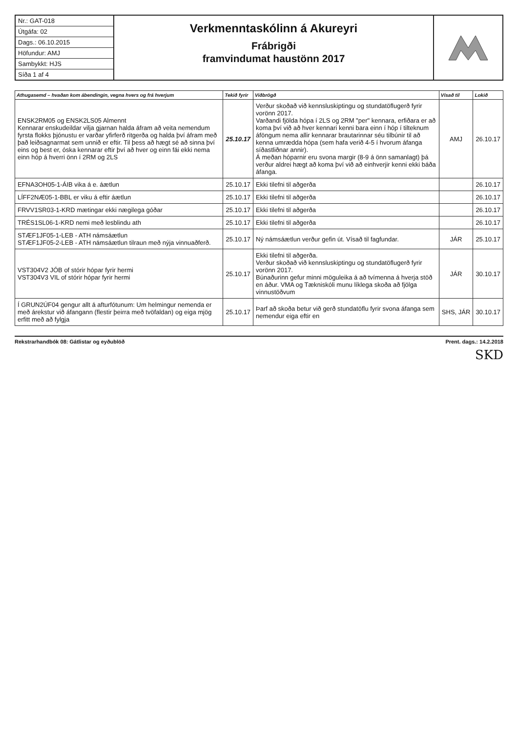Nr.: GAT-018
Útgáfa: 02
Dags.: 06.10.2015
Höfundur: AMJ
Sambykkt: HJS
Síða 1 af 4
Verkmenntaskólinn á Akureyri
Frábrigði
framvindumat haustönn 2017
| Athugasemd – hvaðan kom ábendingin, vegna hvers og frá hverjum | Tekið fyrir | Viðbrögð | Vísað til | Lokið |
| --- | --- | --- | --- | --- |
| ENSK2RM05 og ENSK2LS05 Almennt Kennarar enskudeildar vilja gjarnan halda áfram að veita nemendum fyrsta flokks þjónustu er varðar yfirferð ritgerða og halda því áfram með það leiðsagnarmat sem unnið er eftir. Til þess að hægt sé að sinna því eins og best er, óska kennarar eftir því að hver og einn fái ekki nema einn hóp á hverri önn í 2RM og 2LS | 25.10.17 | Verður skoðað við kennsluskiptingu og stundatöflugerð fyrir vorönn 2017. Varðandi fjölda hópa í 2LS og 2RM "per" kennara, erfiðara er að koma því við að hver kennari kenni bara einn í hóp í tilteknum áföngum nema allir kennarar brautarinnar séu tilbúnir til að kenna umrædda hópa (sem hafa verið 4-5 í hvorum áfanga síðastliðnar annir). Á meðan hóparnir eru svona margir (8-9 á önn samanlagt) þá verður aldrei hægt að koma því við að einhverjir kenni ekki báða áfanga. | AMJ | 26.10.17 |
| EFNA3OH05-1-ÁIB vika á e. áætlun | 25.10.17 | Ekki tilefni til aðgerða | | 26.10.17 |
| LÍFF2NÆ05-1-BBL er viku á eftir áætlun | 25.10.17 | Ekki tilefni til aðgerða | | 26.10.17 |
| FRVV1SR03-1-KRD mætingar ekki nægilega góðar | 25.10.17 | Ekki tilefni til aðgerða | | 26.10.17 |
| TRÉS1SL06-1-KRD nemi með lesblindu ath | 25.10.17 | Ekki tilefni til aðgerða | | 26.10.17 |
| STÆF1JF05-1-LEB - ATH námsáætlun STÆF1JF05-2-LEB - ATH námsáætlun tilraun með nýja vinnuaðferð. | 25.10.17 | Ný námsáætlun verður gefin út. Vísað til fagfundar. | JÁR | 25.10.17 |
| VST304V2 JÓB of stórir hópar fyrir hermi VST304V3 VIL of stórir hópar fyrir hermi | 25.10.17 | Ekki tilefni til aðgerða. Verður skoðað við kennsluskiptingu og stundatöflugerð fyrir vorönn 2017. Búnaðurinn gefur minni möguleika á að tvímenna á hverja stöð en áður. VMA og Tækniskóli munu líklega skoða að fjölga vinnustöðvum | JÁR | 30.10.17 |
| Í GRUN2ÚF04 gengur allt á afturfótunum: Um helmingur nemenda er með árekstur við áfangann (flestir þeirra með tvöfaldan) og eiga mjög erfitt með að fylgja | 25.10.17 | Þarf að skoða betur við gerð stundatöflu fyrir svona áfanga sem nemendur eiga eftir en | SHS, JÁR | 30.10.17 |
Rekstrarhandbók 08: Gátlistar og eyðublöð Prent. dags.: 14.2.2018
SKD